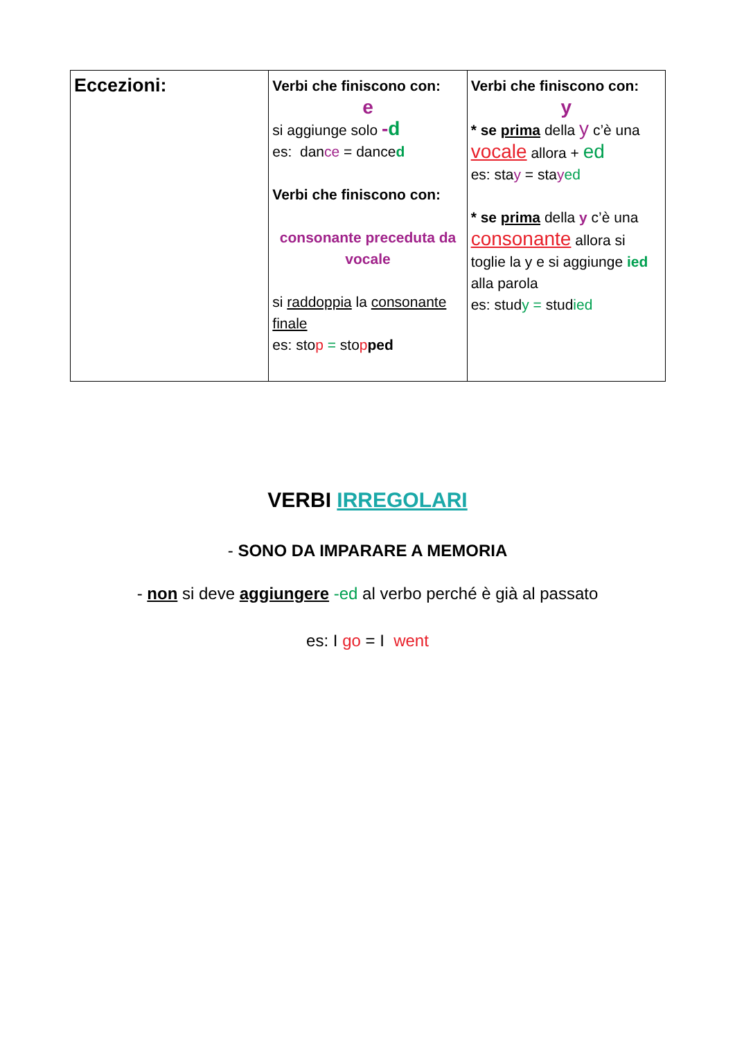| Eccezioni: | Verbi che finiscono con: e si aggiunge solo - d es: dan ce = dance d Verbi che finiscono con: consonante preceduta da vocale si raddoppia la consonante finale es: sto p = sto p ped | Verbi che finiscono con: y * se prima della y c’è una vocale allora + ed es: sta y = sta y ed * se prima della y c’è una consonante allora si toglie la y e si aggiunge ied alla parola es: stud y = stud ied |
VERBI IRREGOLARI
- SONO DA IMPARARE A MEMORIA
- non si deve aggiungere -ed al verbo perché è già al passato
es: I go = I went